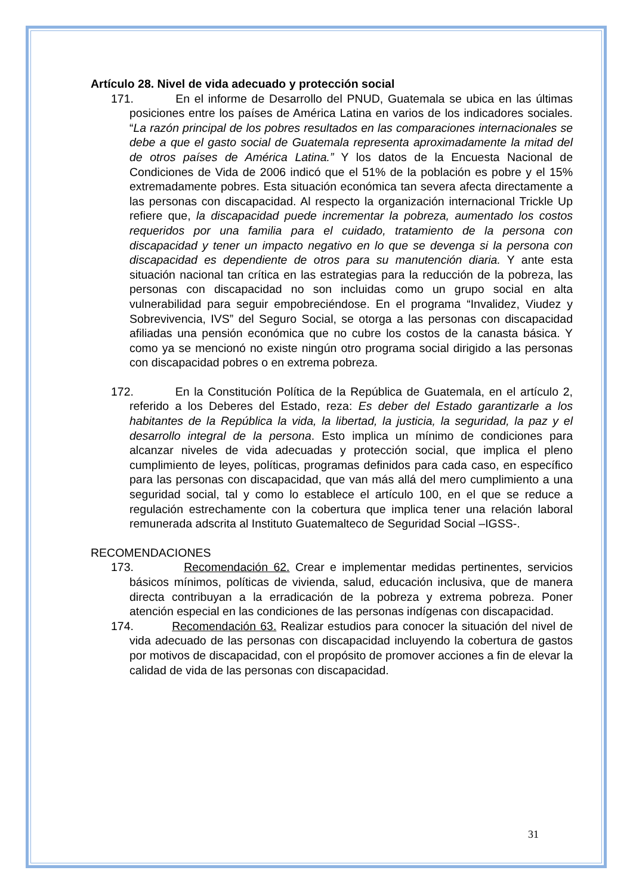Artículo 28. Nivel de vida adecuado y protección social
171. En el informe de Desarrollo del PNUD, Guatemala se ubica en las últimas posiciones entre los países de América Latina en varios de los indicadores sociales. “La razón principal de los pobres resultados en las comparaciones internacionales se debe a que el gasto social de Guatemala representa aproximadamente la mitad del de otros países de América Latina.” Y los datos de la Encuesta Nacional de Condiciones de Vida de 2006 indicó que el 51% de la población es pobre y el 15% extremadamente pobres. Esta situación económica tan severa afecta directamente a las personas con discapacidad. Al respecto la organización internacional Trickle Up refiere que, la discapacidad puede incrementar la pobreza, aumentado los costos requeridos por una familia para el cuidado, tratamiento de la persona con discapacidad y tener un impacto negativo en lo que se devenga si la persona con discapacidad es dependiente de otros para su manutención diaria. Y ante esta situación nacional tan crítica en las estrategias para la reducción de la pobreza, las personas con discapacidad no son incluidas como un grupo social en alta vulnerabilidad para seguir empobreciéndose. En el programa “Invalidez, Viudez y Sobrevivencia, IVS” del Seguro Social, se otorga a las personas con discapacidad afiliadas una pensión económica que no cubre los costos de la canasta básica. Y como ya se mencionó no existe ningún otro programa social dirigido a las personas con discapacidad pobres o en extrema pobreza.
172. En la Constitución Política de la República de Guatemala, en el artículo 2, referido a los Deberes del Estado, reza: Es deber del Estado garantizarle a los habitantes de la República la vida, la libertad, la justicia, la seguridad, la paz y el desarrollo integral de la persona. Esto implica un mínimo de condiciones para alcanzar niveles de vida adecuadas y protección social, que implica el pleno cumplimiento de leyes, políticas, programas definidos para cada caso, en específico para las personas con discapacidad, que van más allá del mero cumplimiento a una seguridad social, tal y como lo establece el artículo 100, en el que se reduce a regulación estrechamente con la cobertura que implica tener una relación laboral remunerada adscrita al Instituto Guatemalteco de Seguridad Social –IGSS-.
RECOMENDACIONES
173. Recomendación 62. Crear e implementar medidas pertinentes, servicios básicos mínimos, políticas de vivienda, salud, educación inclusiva, que de manera directa contribuyan a la erradicación de la pobreza y extrema pobreza. Poner atención especial en las condiciones de las personas indígenas con discapacidad.
174. Recomendación 63. Realizar estudios para conocer la situación del nivel de vida adecuado de las personas con discapacidad incluyendo la cobertura de gastos por motivos de discapacidad, con el propósito de promover acciones a fin de elevar la calidad de vida de las personas con discapacidad.
31